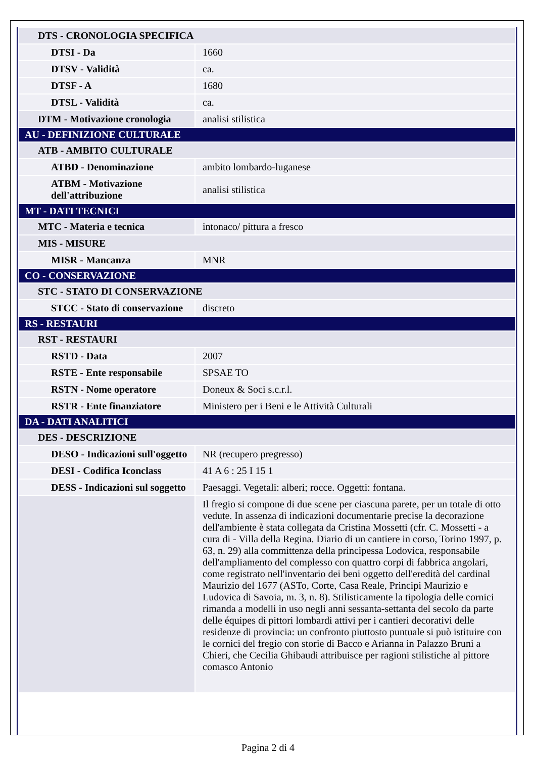| DTS - CRONOLOGIA SPECIFICA | |
| DTSI - Da | 1660 |
| DTSV - Validità | ca. |
| DTSF - A | 1680 |
| DTSL - Validità | ca. |
| DTM - Motivazione cronologia | analisi stilistica |
| AU - DEFINIZIONE CULTURALE | |
| ATB - AMBITO CULTURALE | |
| ATBD - Denominazione | ambito lombardo-luganese |
| ATBM - Motivazione dell'attribuzione | analisi stilistica |
| MT - DATI TECNICI | |
| MTC - Materia e tecnica | intonaco/ pittura a fresco |
| MIS - MISURE | |
| MISR - Mancanza | MNR |
| CO - CONSERVAZIONE | |
| STC - STATO DI CONSERVAZIONE | |
| STCC - Stato di conservazione | discreto |
| RS - RESTAURI | |
| RST - RESTAURI | |
| RSTD - Data | 2007 |
| RSTE - Ente responsabile | SPSAE TO |
| RSTN - Nome operatore | Doneux & Soci s.c.r.l. |
| RSTR - Ente finanziatore | Ministero per i Beni e le Attività Culturali |
| DA - DATI ANALITICI | |
| DES - DESCRIZIONE | |
| DESO - Indicazioni sull'oggetto | NR (recupero pregresso) |
| DESI - Codifica Iconclass | 41 A 6 : 25 I 15 1 |
| DESS - Indicazioni sul soggetto | Paesaggi. Vegetali: alberi; rocce. Oggetti: fontana. |
| | Il fregio si compone di due scene per ciascuna parete, per un totale di otto vedute. In assenza di indicazioni documentarie precise la decorazione dell'ambiente è stata collegata da Cristina Mossetti (cfr. C. Mossetti - a cura di - Villa della Regina. Diario di un cantiere in corso, Torino 1997, p. 63, n. 29) alla committenza della principessa Lodovica, responsabile dell'ampliamento del complesso con quattro corpi di fabbrica angolari, come registrato nell'inventario dei beni oggetto dell'eredità del cardinal Maurizio del 1677 (ASTo, Corte, Casa Reale, Principi Maurizio e Ludovica di Savoia, m. 3, n. 8). Stilisticamente la tipologia delle cornici rimanda a modelli in uso negli anni sessanta-settanta del secolo da parte delle équipes di pittori lombardi attivi per i cantieri decorativi delle residenze di provincia: un confronto piuttosto puntuale si può istituire con le cornici del fregio con storie di Bacco e Arianna in Palazzo Bruni a Chieri, che Cecilia Ghibaudi attribuisce per ragioni stilistiche al pittore comasco Antonio |
Pagina 2 di 4